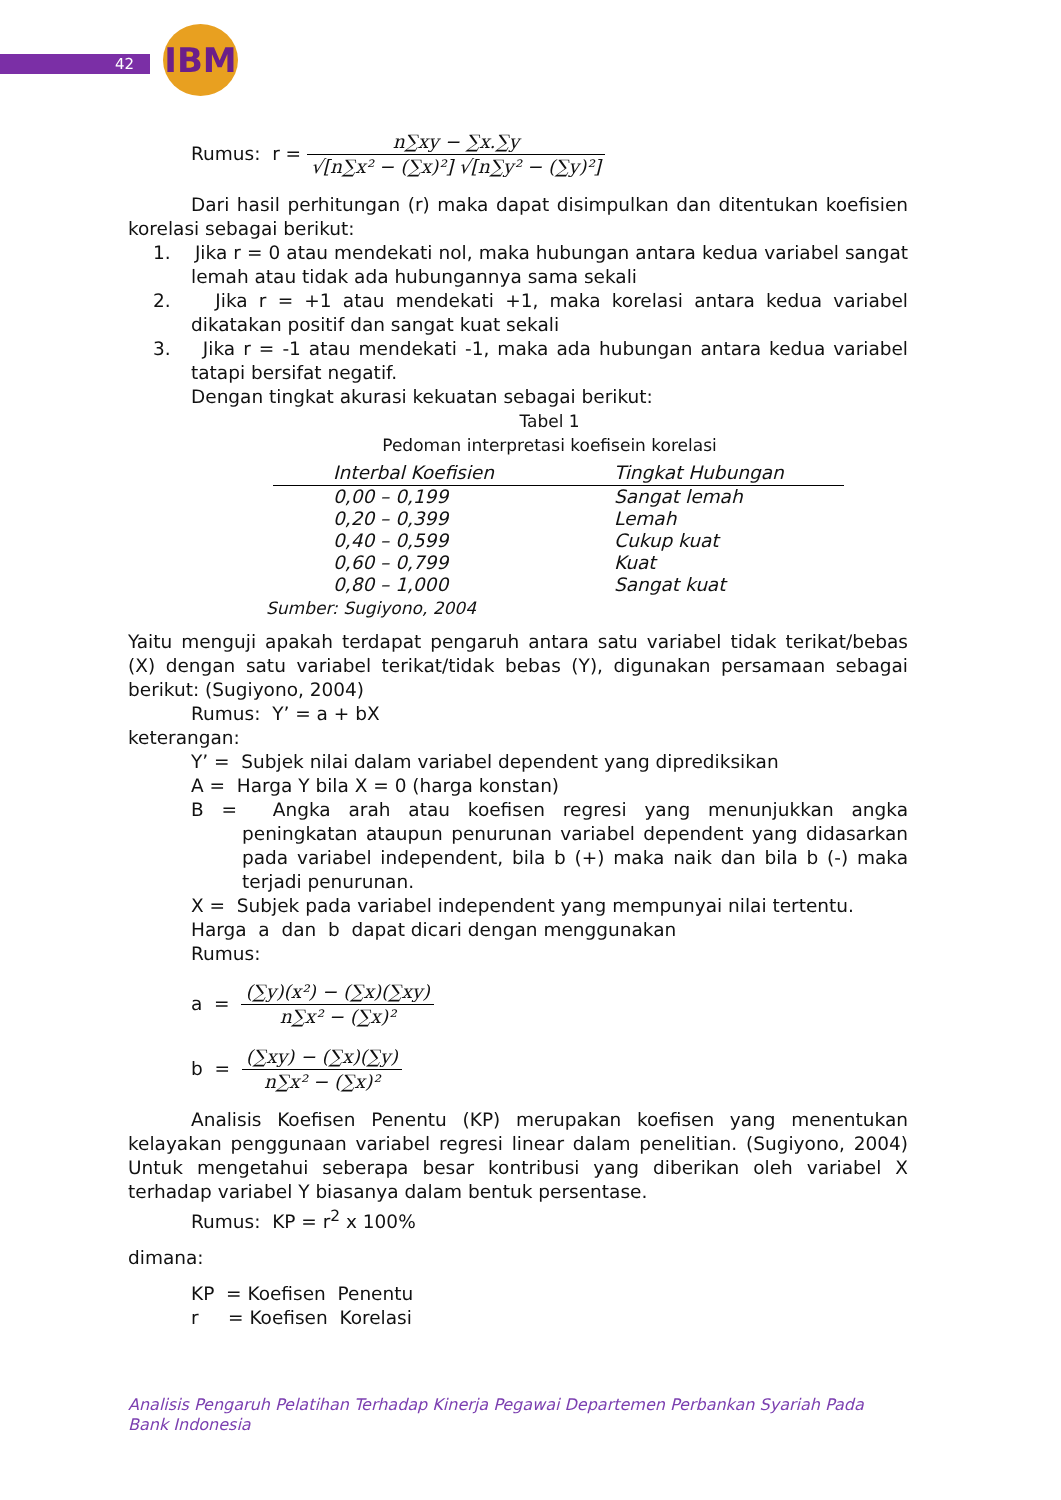42 IBM
Rumus: r = n∑xy − ∑x.∑y √[n∑x² − (∑x)²] √[n∑y² − (∑y)²]
Dari hasil perhitungan (r) maka dapat disimpulkan dan ditentukan koefisien korelasi sebagai berikut:
1. Jika r = 0 atau mendekati nol, maka hubungan antara kedua variabel sangat lemah atau tidak ada hubungannya sama sekali
2. Jika r = +1 atau mendekati +1, maka korelasi antara kedua variabel dikatakan positif dan sangat kuat sekali
3. Jika r = -1 atau mendekati -1, maka ada hubungan antara kedua variabel tatapi bersifat negatif.
Dengan tingkat akurasi kekuatan sebagai berikut:
Tabel 1
Pedoman interpretasi koefisein korelasi
| Interbal Koefisien | Tingkat Hubungan |
| --- | --- |
| 0,00 – 0,199 | Sangat lemah |
| 0,20 – 0,399 | Lemah |
| 0,40 – 0,599 | Cukup kuat |
| 0,60 – 0,799 | Kuat |
| 0,80 – 1,000 | Sangat kuat |
Sumber: Sugiyono, 2004
Yaitu menguji apakah terdapat pengaruh antara satu variabel tidak terikat/bebas (X) dengan satu variabel terikat/tidak bebas (Y), digunakan persamaan sebagai berikut: (Sugiyono, 2004)
Rumus: Y’ = a + bX
keterangan:
Y’ = Subjek nilai dalam variabel dependent yang diprediksikan
A = Harga Y bila X = 0 (harga konstan)
B = Angka arah atau koefisen regresi yang menunjukkan angka peningkatan ataupun penurunan variabel dependent yang didasarkan pada variabel independent, bila b (+) maka naik dan bila b (-) maka terjadi penurunan.
X = Subjek pada variabel independent yang mempunyai nilai tertentu.
Harga a dan b dapat dicari dengan menggunakan
Rumus:
a = (∑y)(x²) − (∑x)(∑xy) n∑x² − (∑x)²
b = (∑xy) − (∑x)(∑y) n∑x² − (∑x)²
Analisis Koefisen Penentu (KP) merupakan koefisen yang menentukan kelayakan penggunaan variabel regresi linear dalam penelitian. (Sugiyono, 2004) Untuk mengetahui seberapa besar kontribusi yang diberikan oleh variabel X terhadap variabel Y biasanya dalam bentuk persentase.
Rumus: KP = r<sup>2</sup> x 100%
dimana:
KP = Koefisen Penentu
r = Koefisen Korelasi
Analisis Pengaruh Pelatihan Terhadap Kinerja Pegawai Departemen Perbankan Syariah Pada Bank Indonesia